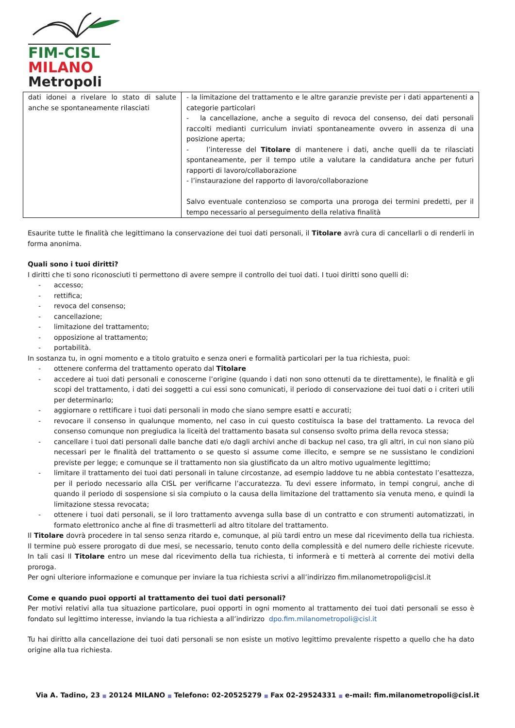FIM-CISL
MILANO
Metropoli
| dati idonei a rivelare lo stato di salute anche se spontaneamente rilasciati | - la limitazione del trattamento e le altre garanzie previste per i dati appartenenti a categorie particolari - la cancellazione, anche a seguito di revoca del consenso, dei dati personali raccolti medianti curriculum inviati spontaneamente ovvero in assenza di una posizione aperta; - l’interesse del Titolare di mantenere i dati, anche quelli da te rilasciati spontaneamente, per il tempo utile a valutare la candidatura anche per futuri rapporti di lavoro/collaborazione - l’instaurazione del rapporto di lavoro/collaborazione Salvo eventuale contenzioso se comporta una proroga dei termini predetti, per il tempo necessario al perseguimento della relativa finalità |
Esaurite tutte le finalità che legittimano la conservazione dei tuoi dati personali, il Titolare avrà cura di cancellarli o di renderli in forma anonima.
Quali sono i tuoi diritti?
I diritti che ti sono riconosciuti ti permettono di avere sempre il controllo dei tuoi dati. I tuoi diritti sono quelli di:
- accesso;
- rettifica;
- revoca del consenso;
- cancellazione;
- limitazione del trattamento;
- opposizione al trattamento;
- portabilità.
In sostanza tu, in ogni momento e a titolo gratuito e senza oneri e formalità particolari per la tua richiesta, puoi:
- ottenere conferma del trattamento operato dal Titolare
- accedere ai tuoi dati personali e conoscerne l’origine (quando i dati non sono ottenuti da te direttamente), le finalità e gli scopi del trattamento, i dati dei soggetti a cui essi sono comunicati, il periodo di conservazione dei tuoi dati o i criteri utili per determinarlo;
- aggiornare o rettificare i tuoi dati personali in modo che siano sempre esatti e accurati;
- revocare il consenso in qualunque momento, nel caso in cui questo costituisca la base del trattamento. La revoca del consenso comunque non pregiudica la liceità del trattamento basata sul consenso svolto prima della revoca stessa;
- cancellare i tuoi dati personali dalle banche dati e/o dagli archivi anche di backup nel caso, tra gli altri, in cui non siano più necessari per le finalità del trattamento o se questo si assume come illecito, e sempre se ne sussistano le condizioni previste per legge; e comunque se il trattamento non sia giustificato da un altro motivo ugualmente legittimo;
- limitare il trattamento dei tuoi dati personali in talune circostanze, ad esempio laddove tu ne abbia contestato l’esattezza, per il periodo necessario alla CISL per verificarne l’accuratezza. Tu devi essere informato, in tempi congrui, anche di quando il periodo di sospensione si sia compiuto o la causa della limitazione del trattamento sia venuta meno, e quindi la limitazione stessa revocata;
- ottenere i tuoi dati personali, se il loro trattamento avvenga sulla base di un contratto e con strumenti automatizzati, in formato elettronico anche al fine di trasmetterli ad altro titolare del trattamento.
Il Titolare dovrà procedere in tal senso senza ritardo e, comunque, al più tardi entro un mese dal ricevimento della tua richiesta. Il termine può essere prorogato di due mesi, se necessario, tenuto conto della complessità e del numero delle richieste ricevute. In tali casi Il Titolare entro un mese dal ricevimento della tua richiesta, ti informerà e ti metterà al corrente dei motivi della proroga.
Per ogni ulteriore informazione e comunque per inviare la tua richiesta scrivi a all’indirizzo fim.milanometropoli@cisl.it
Come e quando puoi opporti al trattamento dei tuoi dati personali?
Per motivi relativi alla tua situazione particolare, puoi opporti in ogni momento al trattamento dei tuoi dati personali se esso è fondato sul legittimo interesse, inviando la tua richiesta a all’indirizzo dpo.fim.milanometropoli@cisl.it
Tu hai diritto alla cancellazione dei tuoi dati personali se non esiste un motivo legittimo prevalente rispetto a quello che ha dato origine alla tua richiesta.
Via A. Tadino, 23 ■ 20124 MILANO ■ Telefono: 02-20525279 ■ Fax 02-29524331 ■ e-mail: fim.milanometropoli@cisl.it